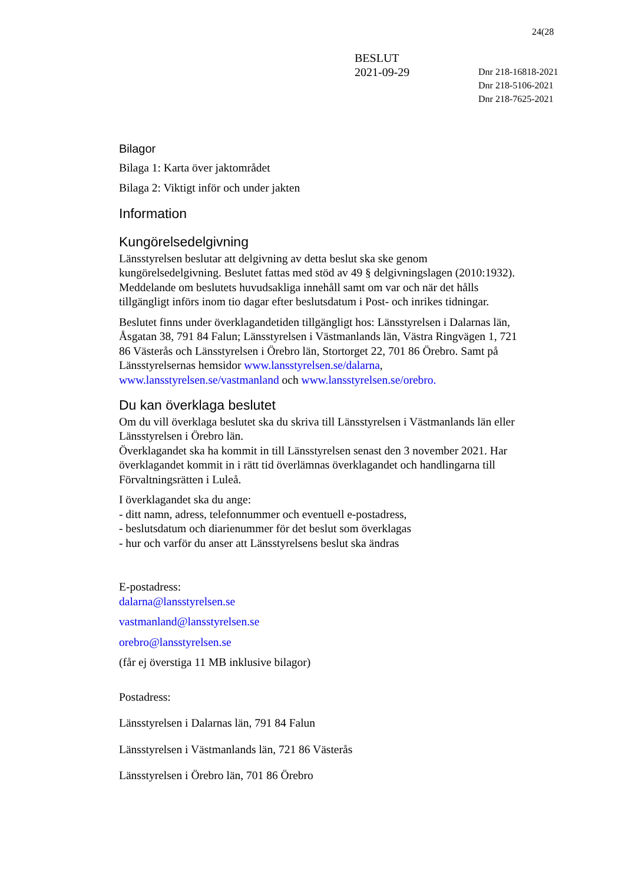24(28
BESLUT
2021-09-29
Dnr 218-16818-2021
Dnr 218-5106-2021
Dnr 218-7625-2021
Bilagor
Bilaga 1: Karta över jaktområdet
Bilaga 2: Viktigt inför och under jakten
Information
Kungörelsedelgivning
Länsstyrelsen beslutar att delgivning av detta beslut ska ske genom kungörelsedelgivning. Beslutet fattas med stöd av 49 § delgivningslagen (2010:1932). Meddelande om beslutets huvudsakliga innehåll samt om var och när det hålls tillgängligt införs inom tio dagar efter beslutsdatum i Post- och inrikes tidningar.
Beslutet finns under överklagandetiden tillgängligt hos: Länsstyrelsen i Dalarnas län, Åsgatan 38, 791 84 Falun; Länsstyrelsen i Västmanlands län, Västra Ringvägen 1, 721 86 Västerås och Länsstyrelsen i Örebro län, Stortorget 22, 701 86 Örebro. Samt på Länsstyrelsernas hemsidor www.lansstyrelsen.se/dalarna, www.lansstyrelsen.se/vastmanland och www.lansstyrelsen.se/orebro.
Du kan överklaga beslutet
Om du vill överklaga beslutet ska du skriva till Länsstyrelsen i Västmanlands län eller Länsstyrelsen i Örebro län.
Överklagandet ska ha kommit in till Länsstyrelsen senast den 3 november 2021. Har överklagandet kommit in i rätt tid överlämnas överklagandet och handlingarna till Förvaltningsrätten i Luleå.
I överklagandet ska du ange:
- ditt namn, adress, telefonnummer och eventuell e-postadress,
- beslutsdatum och diarienummer för det beslut som överklagas
- hur och varför du anser att Länsstyrelsens beslut ska ändras
E-postadress:
dalarna@lansstyrelsen.se
vastmanland@lansstyrelsen.se
orebro@lansstyrelsen.se
(får ej överstiga 11 MB inklusive bilagor)
Postadress:
Länsstyrelsen i Dalarnas län, 791 84 Falun
Länsstyrelsen i Västmanlands län, 721 86 Västerås
Länsstyrelsen i Örebro län, 701 86 Örebro